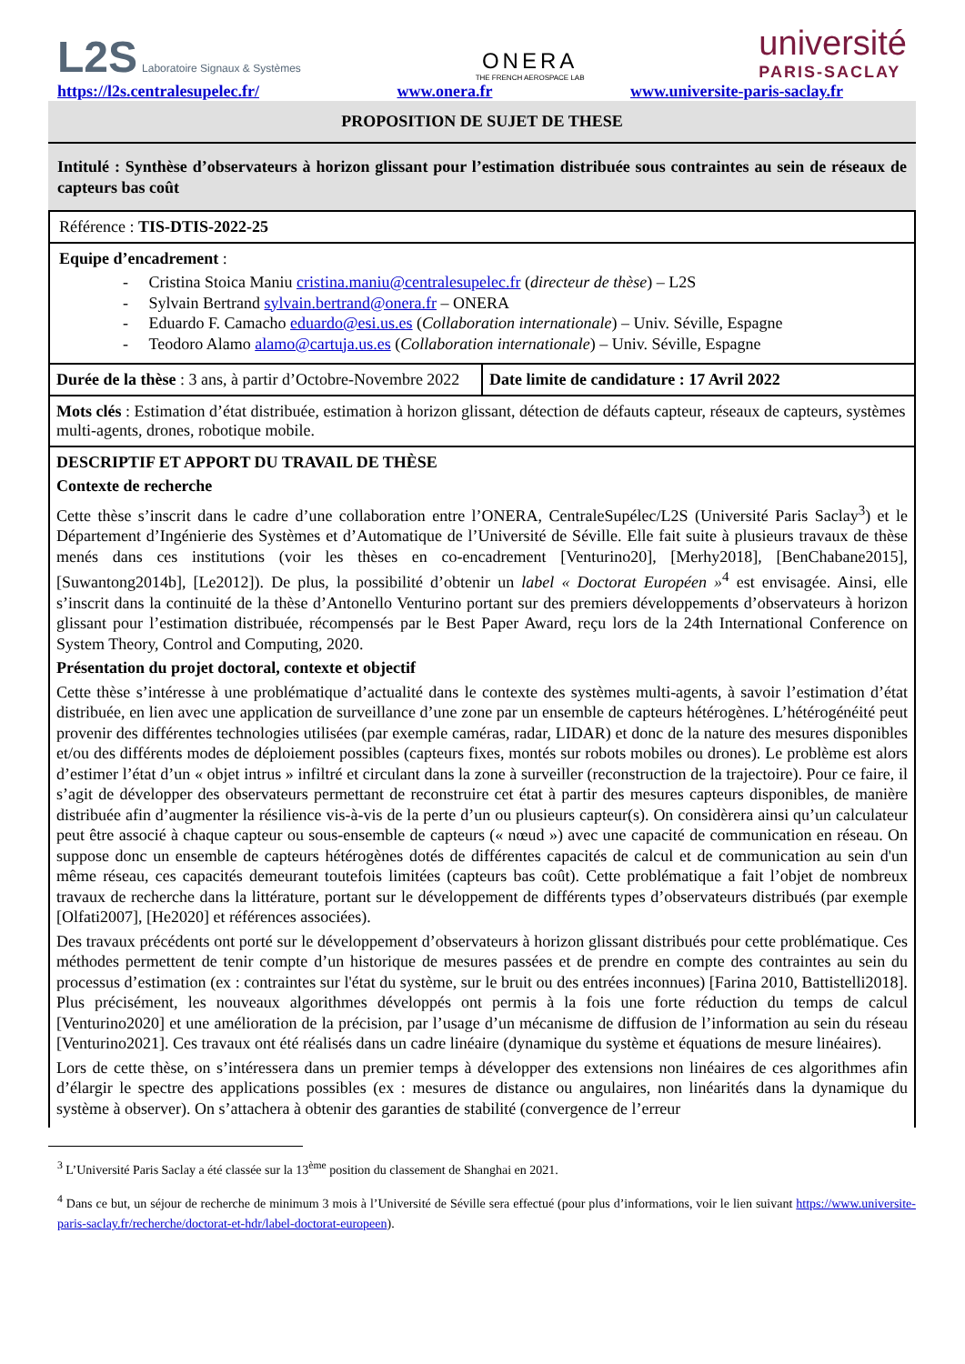L2S Laboratoire Signaux & Systèmes
ONERA
THE FRENCH AEROSPACE LAB
université
PARIS-SACLAY
https://l2s.centralesupelec.fr/ www.onera.fr www.universite-paris-saclay.fr
PROPOSITION DE SUJET DE THESE
Intitulé : Synthèse d’observateurs à horizon glissant pour l’estimation distribuée sous contraintes au sein de réseaux de capteurs bas coût
| Référence : TIS-DTIS-2022-25 | |
| Equipe d’encadrement : - Cristina Stoica Maniu cristina.maniu@centralesupelec.fr ( directeur de thèse ) – L2S - Sylvain Bertrand sylvain.bertrand@onera.fr – ONERA - Eduardo F. Camacho eduardo@esi.us.es ( Collaboration internationale ) – Univ. Séville, Espagne - Teodoro Alamo alamo@cartuja.us.es ( Collaboration internationale ) – Univ. Séville, Espagne | |
| Durée de la thèse : 3 ans, à partir d’Octobre-Novembre 2022 | Date limite de candidature : 17 Avril 2022 |
| Mots clés : Estimation d’état distribuée, estimation à horizon glissant, détection de défauts capteur, réseaux de capteurs, systèmes multi-agents, drones, robotique mobile. | |
| DESCRIPTIF ET APPORT DU TRAVAIL DE THÈSE Contexte de recherche Cette thèse s’inscrit dans le cadre d’une collaboration entre l’ONERA, CentraleSupélec/L2S (Université Paris Saclay<sup>3</sup>) et le Département d’Ingénierie des Systèmes et d’Automatique de l’Université de Séville. Elle fait suite à plusieurs travaux de thèse menés dans ces institutions (voir les thèses en co-encadrement [Venturino20], [Merhy2018], [BenChabane2015], [Suwantong2014b], [Le2012]). De plus, la possibilité d’obtenir un label « Doctorat Européen »<sup>4</sup> est envisagée. Ainsi, elle s’inscrit dans la continuité de la thèse d’Antonello Venturino portant sur des premiers développements d’observateurs à horizon glissant pour l’estimation distribuée, récompensés par le Best Paper Award, reçu lors de la 24th International Conference on System Theory, Control and Computing, 2020. Présentation du projet doctoral, contexte et objectif Cette thèse s’intéresse à une problématique d’actualité dans le contexte des systèmes multi-agents, à savoir l’estimation d’état distribuée, en lien avec une application de surveillance d’une zone par un ensemble de capteurs hétérogènes. L’hétérogénéité peut provenir des différentes technologies utilisées (par exemple caméras, radar, LIDAR) et donc de la nature des mesures disponibles et/ou des différents modes de déploiement possibles (capteurs fixes, montés sur robots mobiles ou drones). Le problème est alors d’estimer l’état d’un « objet intrus » infiltré et circulant dans la zone à surveiller (reconstruction de la trajectoire). Pour ce faire, il s’agit de développer des observateurs permettant de reconstruire cet état à partir des mesures capteurs disponibles, de manière distribuée afin d’augmenter la résilience vis-à-vis de la perte d’un ou plusieurs capteur(s). On considèrera ainsi qu’un calculateur peut être associé à chaque capteur ou sous-ensemble de capteurs (« nœud ») avec une capacité de communication en réseau. On suppose donc un ensemble de capteurs hétérogènes dotés de différentes capacités de calcul et de communication au sein d'un même réseau, ces capacités demeurant toutefois limitées (capteurs bas coût). Cette problématique a fait l’objet de nombreux travaux de recherche dans la littérature, portant sur le développement de différents types d’observateurs distribués (par exemple [Olfati2007], [He2020] et références associées). Des travaux précédents ont porté sur le développement d’observateurs à horizon glissant distribués pour cette problématique. Ces méthodes permettent de tenir compte d’un historique de mesures passées et de prendre en compte des contraintes au sein du processus d’estimation (ex : contraintes sur l'état du système, sur le bruit ou des entrées inconnues) [Farina 2010, Battistelli2018]. Plus précisément, les nouveaux algorithmes développés ont permis à la fois une forte réduction du temps de calcul [Venturino2020] et une amélioration de la précision, par l’usage d’un mécanisme de diffusion de l’information au sein du réseau [Venturino2021]. Ces travaux ont été réalisés dans un cadre linéaire (dynamique du système et équations de mesure linéaires). Lors de cette thèse, on s’intéressera dans un premier temps à développer des extensions non linéaires de ces algorithmes afin d’élargir le spectre des applications possibles (ex : mesures de distance ou angulaires, non linéarités dans la dynamique du système à observer). On s’attachera à obtenir des garanties de stabilité (convergence de l’erreur | |
<sup>3</sup> L’Université Paris Saclay a été classée sur la 13<sup>ème</sup> position du classement de Shanghai en 2021.
<sup>4</sup> Dans ce but, un séjour de recherche de minimum 3 mois à l’Université de Séville sera effectué (pour plus d’informations, voir le lien suivant https://www.universite-paris-saclay.fr/recherche/doctorat-et-hdr/label-doctorat-europeen).